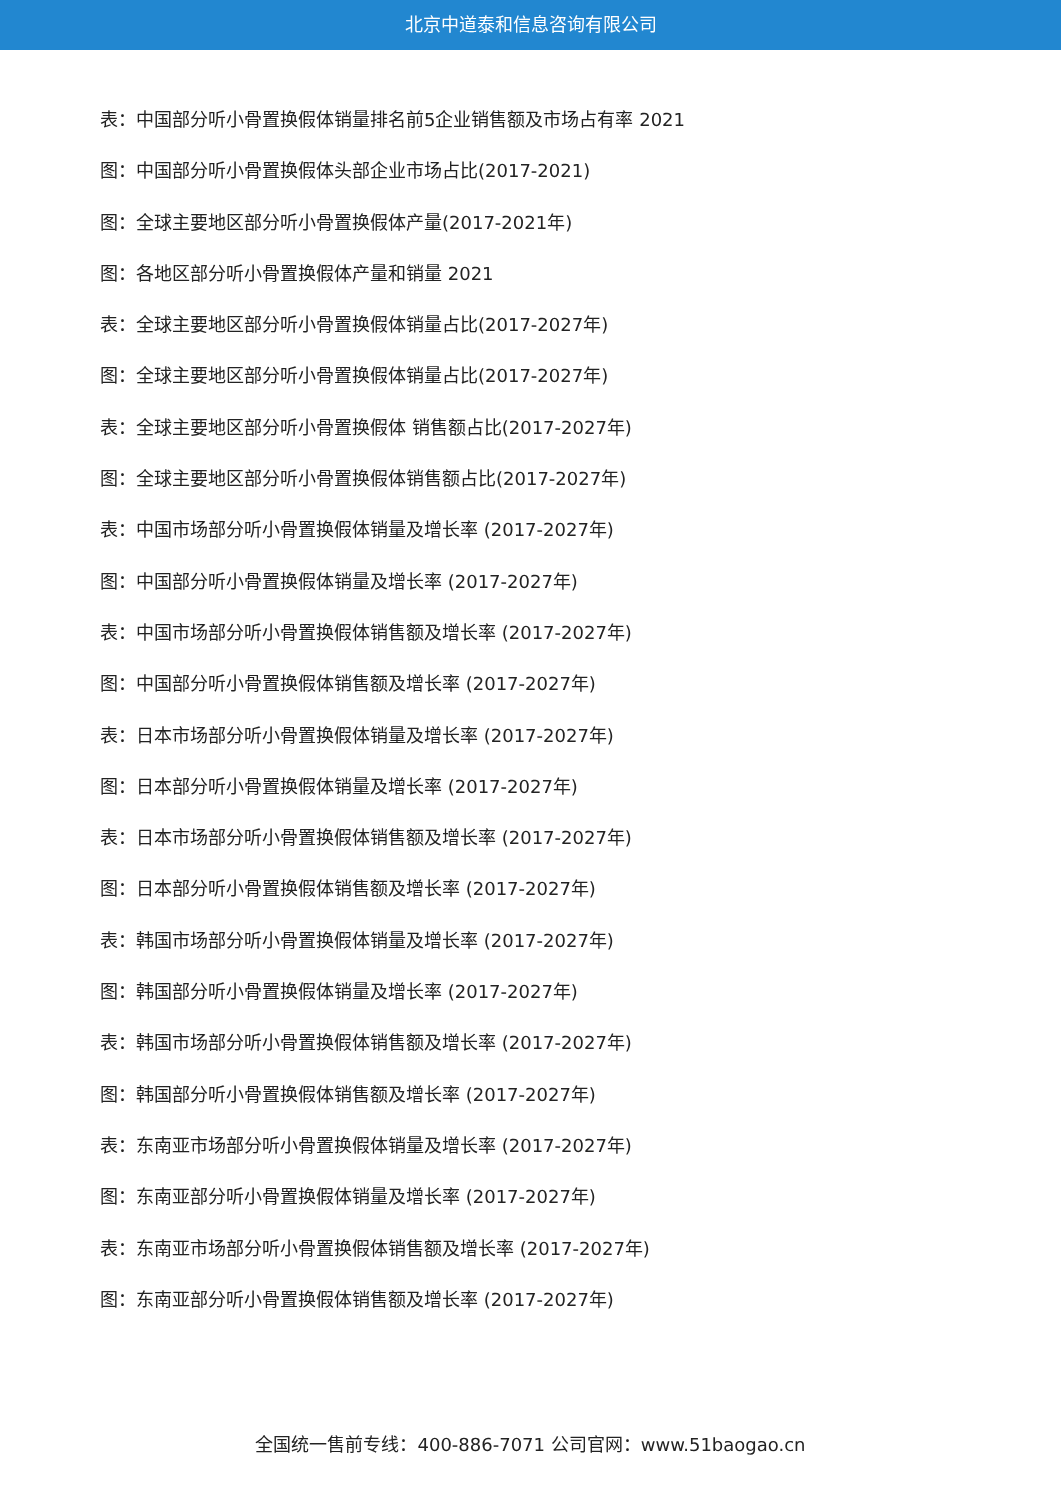北京中道泰和信息咨询有限公司
表：中国部分听小骨置换假体销量排名前5企业销售额及市场占有率 2021
图：中国部分听小骨置换假体头部企业市场占比(2017-2021)
图：全球主要地区部分听小骨置换假体产量(2017-2021年)
图：各地区部分听小骨置换假体产量和销量 2021
表：全球主要地区部分听小骨置换假体销量占比(2017-2027年)
图：全球主要地区部分听小骨置换假体销量占比(2017-2027年)
表：全球主要地区部分听小骨置换假体 销售额占比(2017-2027年)
图：全球主要地区部分听小骨置换假体销售额占比(2017-2027年)
表：中国市场部分听小骨置换假体销量及增长率 (2017-2027年)
图：中国部分听小骨置换假体销量及增长率 (2017-2027年)
表：中国市场部分听小骨置换假体销售额及增长率 (2017-2027年)
图：中国部分听小骨置换假体销售额及增长率 (2017-2027年)
表：日本市场部分听小骨置换假体销量及增长率 (2017-2027年)
图：日本部分听小骨置换假体销量及增长率 (2017-2027年)
表：日本市场部分听小骨置换假体销售额及增长率 (2017-2027年)
图：日本部分听小骨置换假体销售额及增长率 (2017-2027年)
表：韩国市场部分听小骨置换假体销量及增长率 (2017-2027年)
图：韩国部分听小骨置换假体销量及增长率 (2017-2027年)
表：韩国市场部分听小骨置换假体销售额及增长率 (2017-2027年)
图：韩国部分听小骨置换假体销售额及增长率 (2017-2027年)
表：东南亚市场部分听小骨置换假体销量及增长率 (2017-2027年)
图：东南亚部分听小骨置换假体销量及增长率 (2017-2027年)
表：东南亚市场部分听小骨置换假体销售额及增长率 (2017-2027年)
图：东南亚部分听小骨置换假体销售额及增长率 (2017-2027年)
全国统一售前专线：400-886-7071 公司官网：www.51baogao.cn